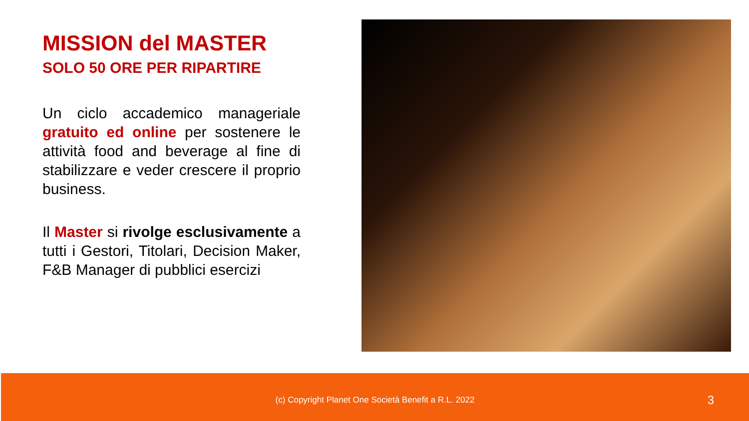MISSION del MASTER
SOLO 50 ORE PER RIPARTIRE
Un ciclo accademico manageriale gratuito ed online per sostenere le attività food and beverage al fine di stabilizzare e veder crescere il proprio business.
Il Master si rivolge esclusivamente a tutti i Gestori, Titolari, Decision Maker, F&B Manager di pubblici esercizi
(c) Copyright Planet One Società Benefit a R.L. 2022
3